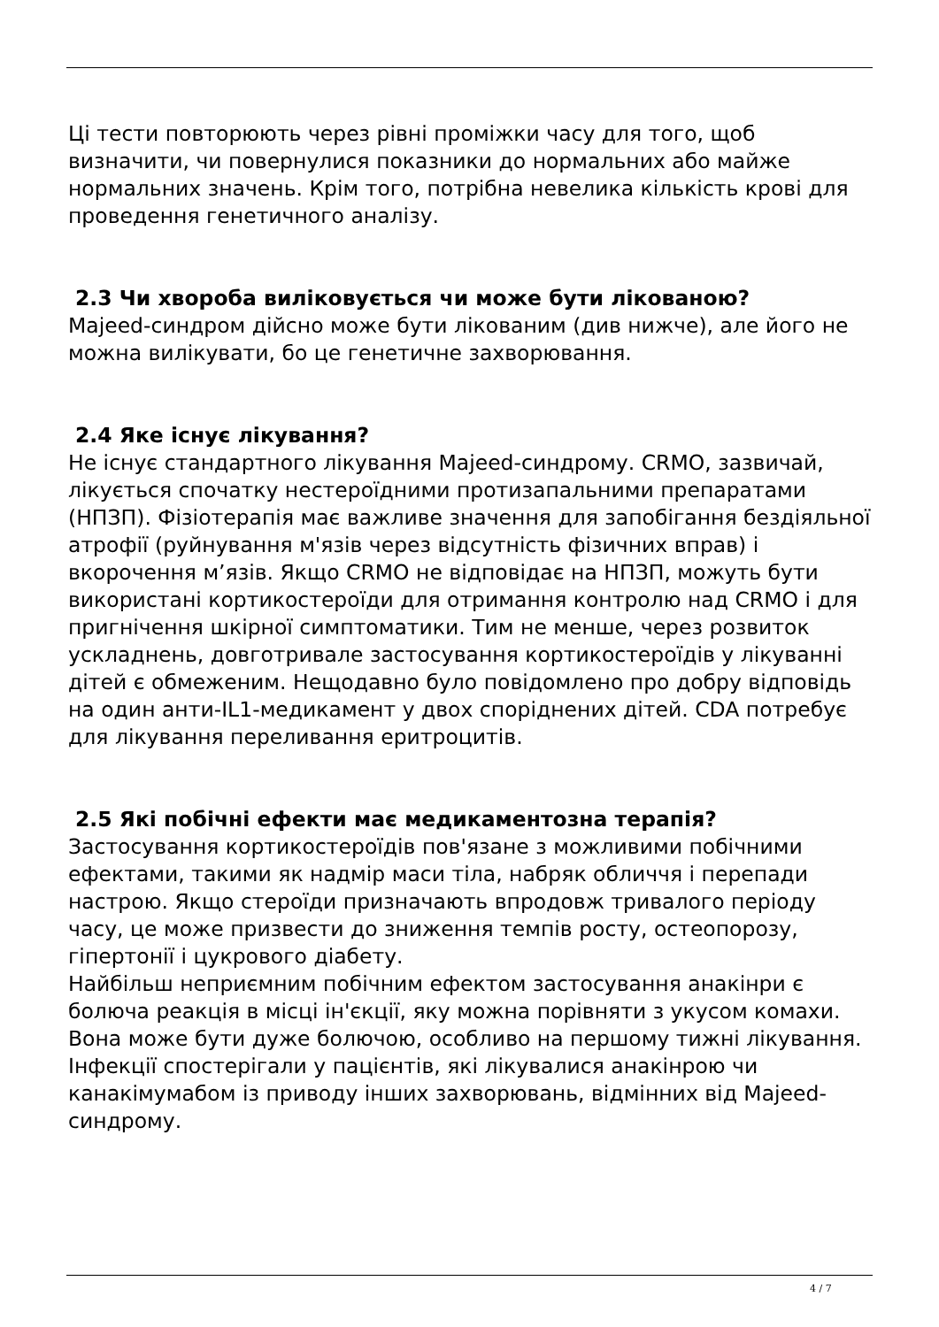Ці тести повторюють через рівні проміжки часу для того, щоб визначити, чи повернулися показники до нормальних або майже нормальних значень. Крім того, потрібна невелика кількість крові для проведення генетичного аналізу.
2.3 Чи хвороба виліковується чи може бути лікованою?
Majeed-синдром дійсно може бути лікованим (див нижче), але його не можна вилікувати, бо це генетичне захворювання.
2.4 Яке існує лікування?
Не існує стандартного лікування Majeed-синдрому. CRMO, зазвичай, лікується спочатку нестероїдними протизапальними препаратами (НПЗП). Фізіотерапія має важливе значення для запобігання бездіяльної атрофії (руйнування м'язів через відсутність фізичних вправ) і вкорочення м’язів. Якщо CRMO не відповідає на НПЗП, можуть бути використані кортикостероїди для отримання контролю над CRMO і для пригнічення шкірної симптоматики. Тим не менше, через розвиток ускладнень, довготривале застосування кортикостероїдів у лікуванні дітей є обмеженим. Нещодавно було повідомлено про добру відповідь на один анти-IL1-медикамент у двох споріднених дітей. CDA потребує для лікування переливання еритроцитів.
2.5 Які побічні ефекти має медикаментозна терапія?
Застосування кортикостероїдів пов'язане з можливими побічними ефектами, такими як надмір маси тіла, набряк обличчя і перепади настрою. Якщо стероїди призначають впродовж тривалого періоду часу, це може призвести до зниження темпів росту, остеопорозу, гіпертонії і цукрового діабету.
Найбільш неприємним побічним ефектом застосування анакінри є болюча реакція в місці ін'єкції, яку можна порівняти з укусом комахи. Вона може бути дуже болючою, особливо на першому тижні лікування. Інфекції спостерігали у пацієнтів, які лікувалися анакінрою чи канакімумабом із приводу інших захворювань, відмінних від Majeed-синдрому.
4 / 7